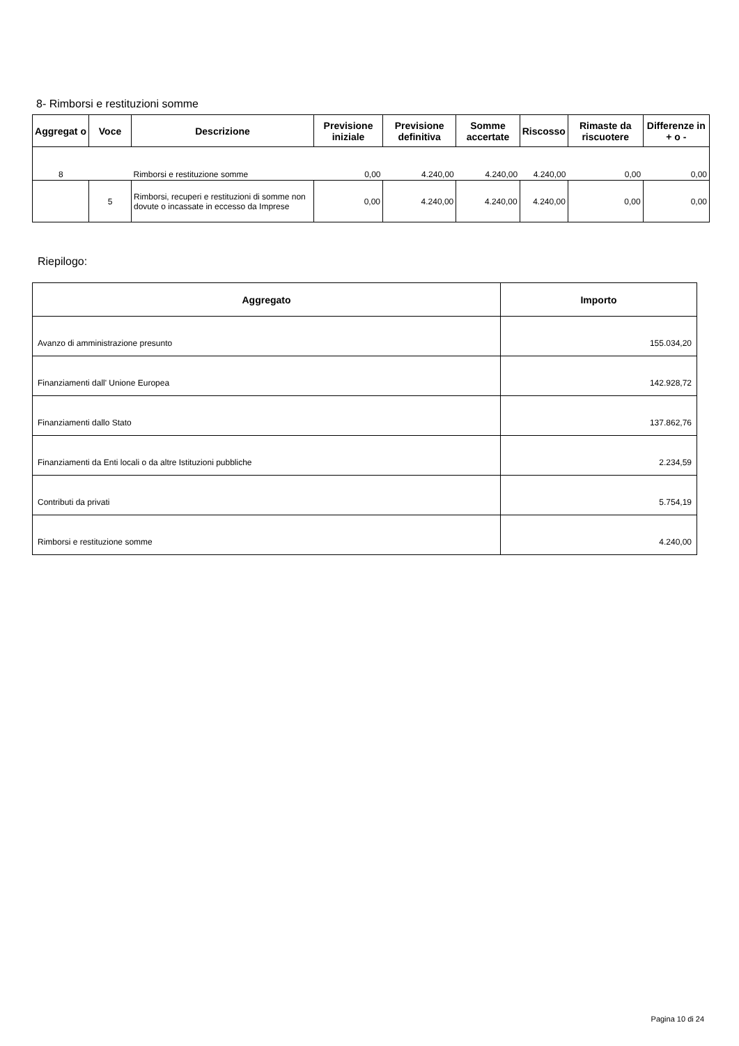8- Rimborsi e restituzioni somme
| Aggregat o | Voce | Descrizione | Previsione iniziale | Previsione definitiva | Somme accertate | Riscosso | Rimaste da riscuotere | Differenze in + o - |
| --- | --- | --- | --- | --- | --- | --- | --- | --- |
| 8 | | Rimborsi e restituzione somme | 0,00 | 4.240,00 | 4.240,00 | 4.240,00 | 0,00 | 0,00 |
| | 5 | Rimborsi, recuperi e restituzioni di somme non dovute o incassate in eccesso da Imprese | 0,00 | 4.240,00 | 4.240,00 | 4.240,00 | 0,00 | 0,00 |
Riepilogo:
| Aggregato | Importo |
| --- | --- |
| Avanzo di amministrazione presunto | 155.034,20 |
| Finanziamenti dall' Unione Europea | 142.928,72 |
| Finanziamenti dallo Stato | 137.862,76 |
| Finanziamenti da Enti locali o da altre Istituzioni pubbliche | 2.234,59 |
| Contributi da privati | 5.754,19 |
| Rimborsi e restituzione somme | 4.240,00 |
Pagina 10 di 24